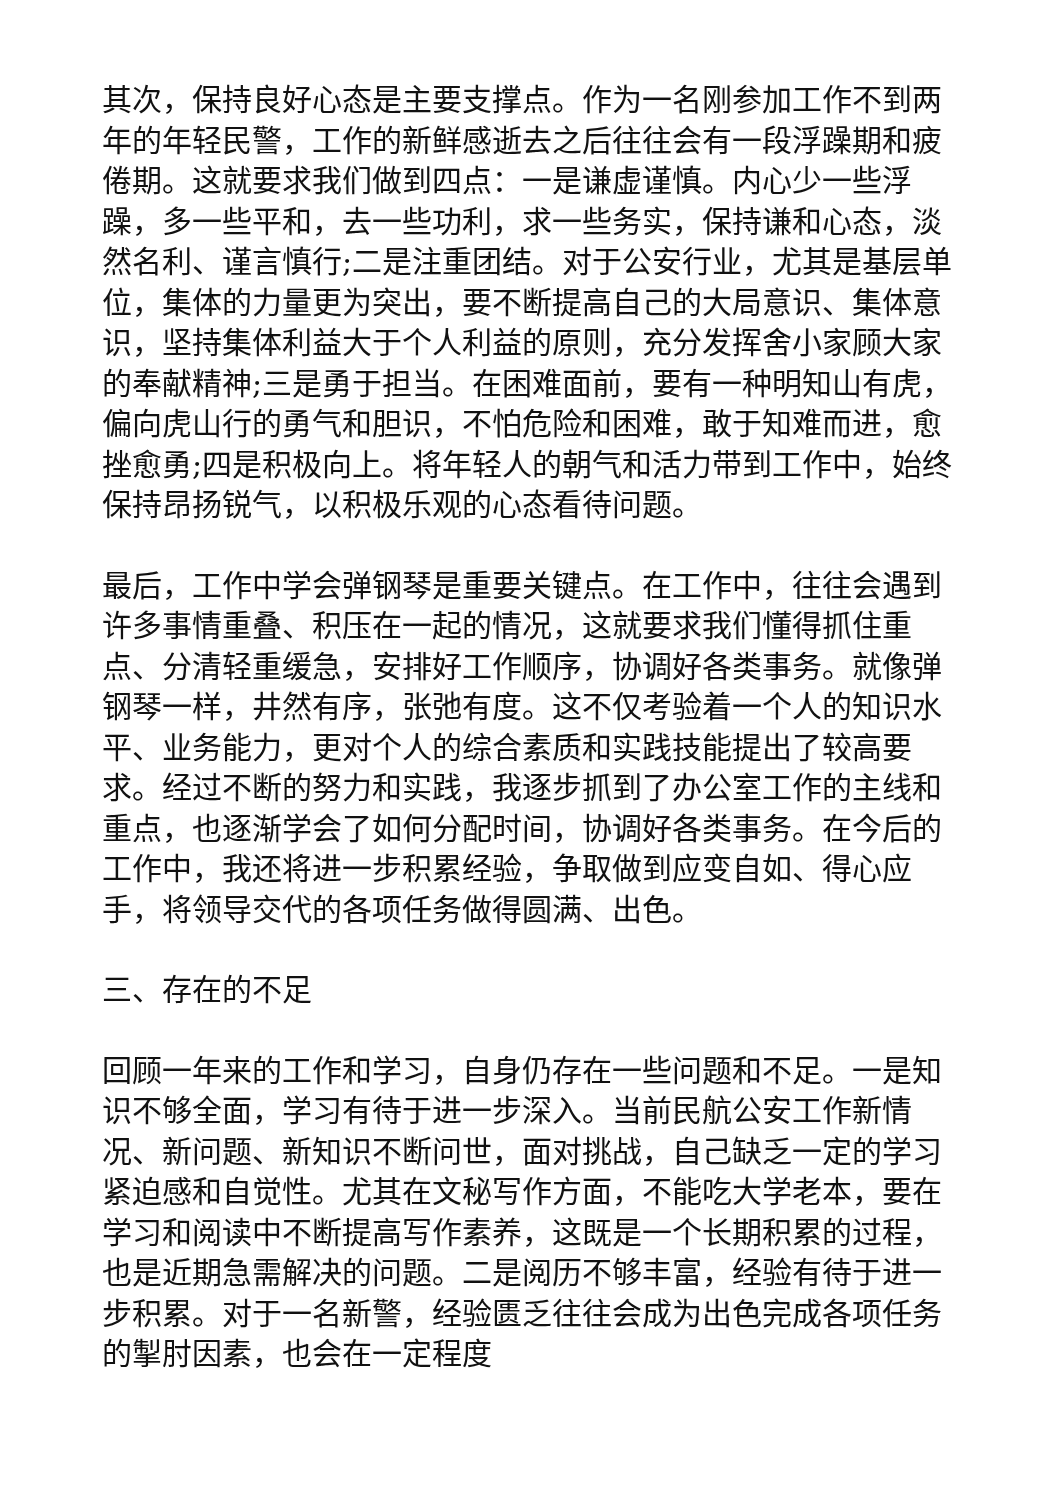其次，保持良好心态是主要支撑点。作为一名刚参加工作不到两年的年轻民警，工作的新鲜感逝去之后往往会有一段浮躁期和疲倦期。这就要求我们做到四点：一是谦虚谨慎。内心少一些浮躁，多一些平和，去一些功利，求一些务实，保持谦和心态，淡然名利、谨言慎行;二是注重团结。对于公安行业，尤其是基层单位，集体的力量更为突出，要不断提高自己的大局意识、集体意识，坚持集体利益大于个人利益的原则，充分发挥舍小家顾大家的奉献精神;三是勇于担当。在困难面前，要有一种明知山有虎，偏向虎山行的勇气和胆识，不怕危险和困难，敢于知难而进，愈挫愈勇;四是积极向上。将年轻人的朝气和活力带到工作中，始终保持昂扬锐气，以积极乐观的心态看待问题。
最后，工作中学会弹钢琴是重要关键点。在工作中，往往会遇到许多事情重叠、积压在一起的情况，这就要求我们懂得抓住重点、分清轻重缓急，安排好工作顺序，协调好各类事务。就像弹钢琴一样，井然有序，张弛有度。这不仅考验着一个人的知识水平、业务能力，更对个人的综合素质和实践技能提出了较高要求。经过不断的努力和实践，我逐步抓到了办公室工作的主线和重点，也逐渐学会了如何分配时间，协调好各类事务。在今后的工作中，我还将进一步积累经验，争取做到应变自如、得心应手，将领导交代的各项任务做得圆满、出色。
三、存在的不足
回顾一年来的工作和学习，自身仍存在一些问题和不足。一是知识不够全面，学习有待于进一步深入。当前民航公安工作新情况、新问题、新知识不断问世，面对挑战，自己缺乏一定的学习紧迫感和自觉性。尤其在文秘写作方面，不能吃大学老本，要在学习和阅读中不断提高写作素养，这既是一个长期积累的过程，也是近期急需解决的问题。二是阅历不够丰富，经验有待于进一步积累。对于一名新警，经验匮乏往往会成为出色完成各项任务的掣肘因素，也会在一定程度